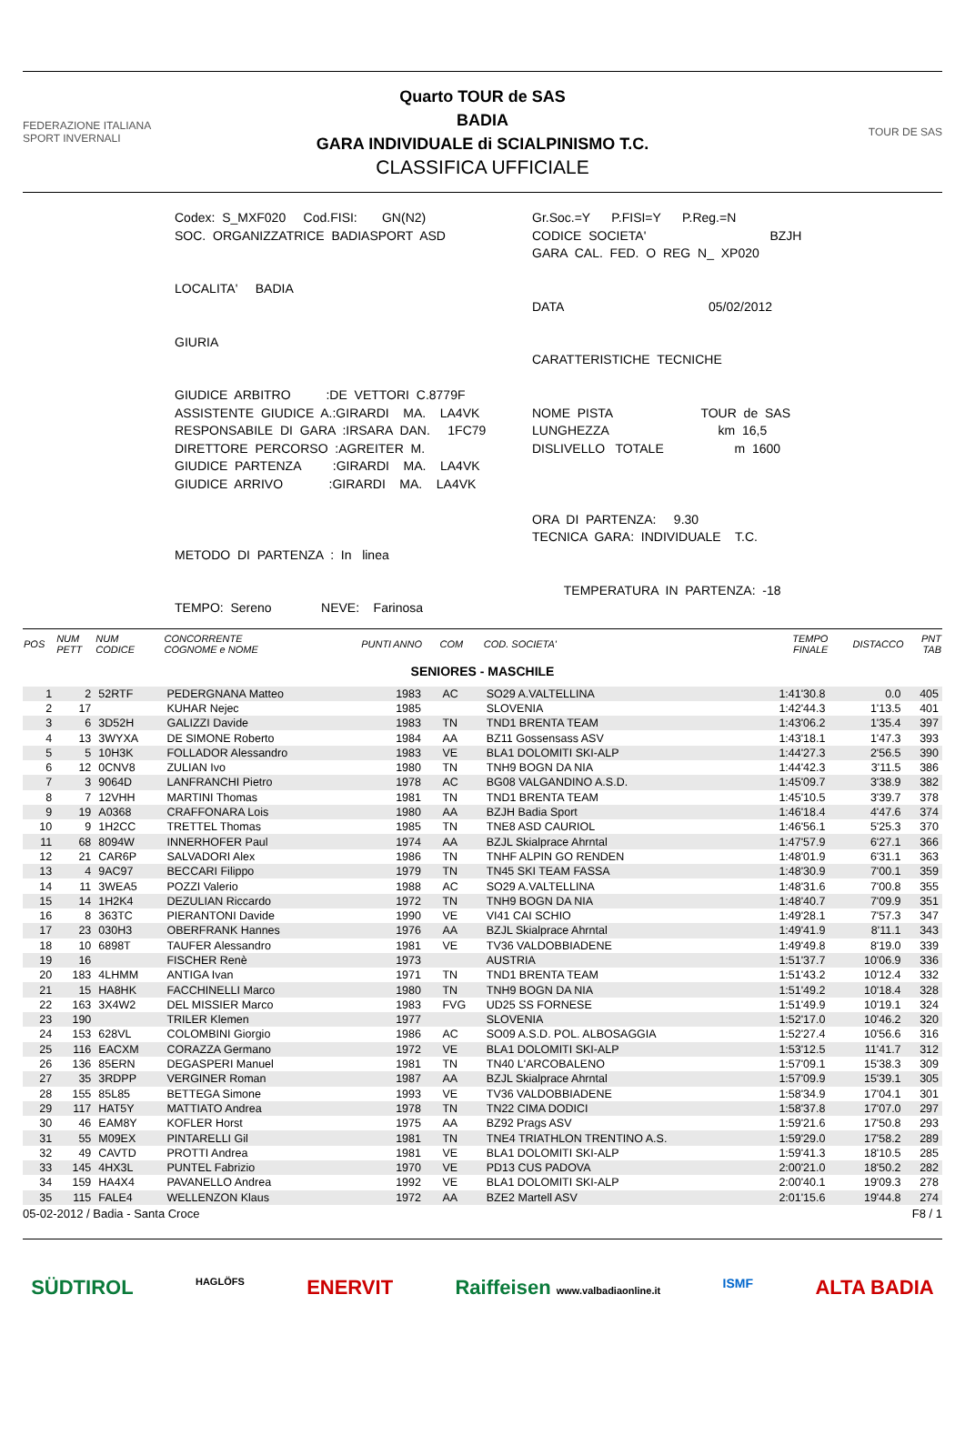FEDERAZIONE ITALIANA SPORT INVERNALI
Quarto TOUR de SAS
BADIA
GARA INDIVIDUALE di SCIALPINISMO T.C.
CLASSIFICA UFFICIALE
TOUR DE SAS
Codex: S_MXF020 Cod.FISI: GN(N2) SOC. ORGANIZZATRICE BADIASPORT ASD LOCALITA' BADIA GIURIA GIUDICE ARBITRO :DE VETTORI C.8779F ASSISTENTE GIUDICE A.:GIRARDI MA. LA4VK RESPONSABILE DI GARA :IRSARA DAN. 1FC79 DIRETTORE PERCORSO :AGREITER M. GIUDICE PARTENZA :GIRARDI MA. LA4VK GIUDICE ARRIVO :GIRARDI MA. LA4VK METODO DI PARTENZA : In linea TEMPO: Sereno NEVE: Farinosa
Gr.Soc.=Y P.FISI=Y P.Reg.=N CODICE SOCIETA' BZJH GARA CAL. FED. O REG N_ XP020 DATA 05/02/2012 CARATTERISTICHE TECNICHE NOME PISTA TOUR de SAS LUNGHEZZA km 16,5 DISLIVELLO TOTALE m 1600 ORA DI PARTENZA: 9.30 TECNICA GARA: INDIVIDUALE T.C. TEMPERATURA IN PARTENZA: -18
| POS | NUM PETT | NUM CODICE | CONCORRENTE COGNOME e NOME | PUNTI | ANNO | COM | COD. SOCIETA' | TEMPO FINALE | DISTACCO | PNT TAB |
| --- | --- | --- | --- | --- | --- | --- | --- | --- | --- | --- |
| SENIORES - MASCHILE | | | | | | | | | | |
| 1 | 2 | 52RTF | PEDERGNANA Matteo | | 1983 | AC | SO29 A.VALTELLINA | 1:41'30.8 | 0.0 | 405 |
| 2 | 17 | | KUHAR Nejec | | 1985 | | SLOVENIA | 1:42'44.3 | 1'13.5 | 401 |
| 3 | 6 | 3D52H | GALIZZI Davide | | 1983 | TN | TND1 BRENTA TEAM | 1:43'06.2 | 1'35.4 | 397 |
| 4 | 13 | 3WYXA | DE SIMONE Roberto | | 1984 | AA | BZ11 Gossensass ASV | 1:43'18.1 | 1'47.3 | 393 |
| 5 | 5 | 10H3K | FOLLADOR Alessandro | | 1983 | VE | BLA1 DOLOMITI SKI-ALP | 1:44'27.3 | 2'56.5 | 390 |
| 6 | 12 | 0CNV8 | ZULIAN Ivo | | 1980 | TN | TNH9 BOGN DA NIA | 1:44'42.3 | 3'11.5 | 386 |
| 7 | 3 | 9064D | LANFRANCHI Pietro | | 1978 | AC | BG08 VALGANDINO A.S.D. | 1:45'09.7 | 3'38.9 | 382 |
| 8 | 7 | 12VHH | MARTINI Thomas | | 1981 | TN | TND1 BRENTA TEAM | 1:45'10.5 | 3'39.7 | 378 |
| 9 | 19 | A0368 | CRAFFONARA Lois | | 1980 | AA | BZJH Badia Sport | 1:46'18.4 | 4'47.6 | 374 |
| 10 | 9 | 1H2CC | TRETTEL Thomas | | 1985 | TN | TNE8 ASD CAURIOL | 1:46'56.1 | 5'25.3 | 370 |
| 11 | 68 | 8094W | INNERHOFER Paul | | 1974 | AA | BZJL Skialprace Ahrntal | 1:47'57.9 | 6'27.1 | 366 |
| 12 | 21 | CAR6P | SALVADORI Alex | | 1986 | TN | TNHF ALPIN GO RENDEN | 1:48'01.9 | 6'31.1 | 363 |
| 13 | 4 | 9AC97 | BECCARI Filippo | | 1979 | TN | TN45 SKI TEAM FASSA | 1:48'30.9 | 7'00.1 | 359 |
| 14 | 11 | 3WEA5 | POZZI Valerio | | 1988 | AC | SO29 A.VALTELLINA | 1:48'31.6 | 7'00.8 | 355 |
| 15 | 14 | 1H2K4 | DEZULIAN Riccardo | | 1972 | TN | TNH9 BOGN DA NIA | 1:48'40.7 | 7'09.9 | 351 |
| 16 | 8 | 363TC | PIERANTONI Davide | | 1990 | VE | VI41 CAI SCHIO | 1:49'28.1 | 7'57.3 | 347 |
| 17 | 23 | 030H3 | OBERFRANK Hannes | | 1976 | AA | BZJL Skialprace Ahrntal | 1:49'41.9 | 8'11.1 | 343 |
| 18 | 10 | 6898T | TAUFER Alessandro | | 1981 | VE | TV36 VALDOBBIADENE | 1:49'49.8 | 8'19.0 | 339 |
| 19 | 16 | | FISCHER Renè | | 1973 | | AUSTRIA | 1:51'37.7 | 10'06.9 | 336 |
| 20 | 183 | 4LHMM | ANTIGA Ivan | | 1971 | TN | TND1 BRENTA TEAM | 1:51'43.2 | 10'12.4 | 332 |
| 21 | 15 | HA8HK | FACCHINELLI Marco | | 1980 | TN | TNH9 BOGN DA NIA | 1:51'49.2 | 10'18.4 | 328 |
| 22 | 163 | 3X4W2 | DEL MISSIER Marco | | 1983 | FVG | UD25 SS FORNESE | 1:51'49.9 | 10'19.1 | 324 |
| 23 | 190 | | TRILER Klemen | | 1977 | | SLOVENIA | 1:52'17.0 | 10'46.2 | 320 |
| 24 | 153 | 628VL | COLOMBINI Giorgio | | 1986 | AC | SO09 A.S.D. POL. ALBOSAGGIA | 1:52'27.4 | 10'56.6 | 316 |
| 25 | 116 | EACXM | CORAZZA Germano | | 1972 | VE | BLA1 DOLOMITI SKI-ALP | 1:53'12.5 | 11'41.7 | 312 |
| 26 | 136 | 85ERN | DEGASPERI Manuel | | 1981 | TN | TN40 L'ARCOBALENO | 1:57'09.1 | 15'38.3 | 309 |
| 27 | 35 | 3RDPP | VERGINER Roman | | 1987 | AA | BZJL Skialprace Ahrntal | 1:57'09.9 | 15'39.1 | 305 |
| 28 | 155 | 85L85 | BETTEGA Simone | | 1993 | VE | TV36 VALDOBBIADENE | 1:58'34.9 | 17'04.1 | 301 |
| 29 | 117 | HAT5Y | MATTIATO Andrea | | 1978 | TN | TN22 CIMA DODICI | 1:58'37.8 | 17'07.0 | 297 |
| 30 | 46 | EAM8Y | KOFLER Horst | | 1975 | AA | BZ92 Prags ASV | 1:59'21.6 | 17'50.8 | 293 |
| 31 | 55 | M09EX | PINTARELLI Gil | | 1981 | TN | TNE4 TRIATHLON TRENTINO A.S. | 1:59'29.0 | 17'58.2 | 289 |
| 32 | 49 | CAVTD | PROTTI Andrea | | 1981 | VE | BLA1 DOLOMITI SKI-ALP | 1:59'41.3 | 18'10.5 | 285 |
| 33 | 145 | 4HX3L | PUNTEL Fabrizio | | 1970 | VE | PD13 CUS PADOVA | 2:00'21.0 | 18'50.2 | 282 |
| 34 | 159 | HA4X4 | PAVANELLO Andrea | | 1992 | VE | BLA1 DOLOMITI SKI-ALP | 2:00'40.1 | 19'09.3 | 278 |
| 35 | 115 | FALE4 | WELLENZON Klaus | | 1972 | AA | BZE2 Martell ASV | 2:01'15.6 | 19'44.8 | 274 |
05-02-2012 / Badia - Santa Croce F8 / 1
SÜDTIROL HAGLÖFS ENERVIT Raiffeisen www.valbadiaonline.it ISMF ALTA BADIA